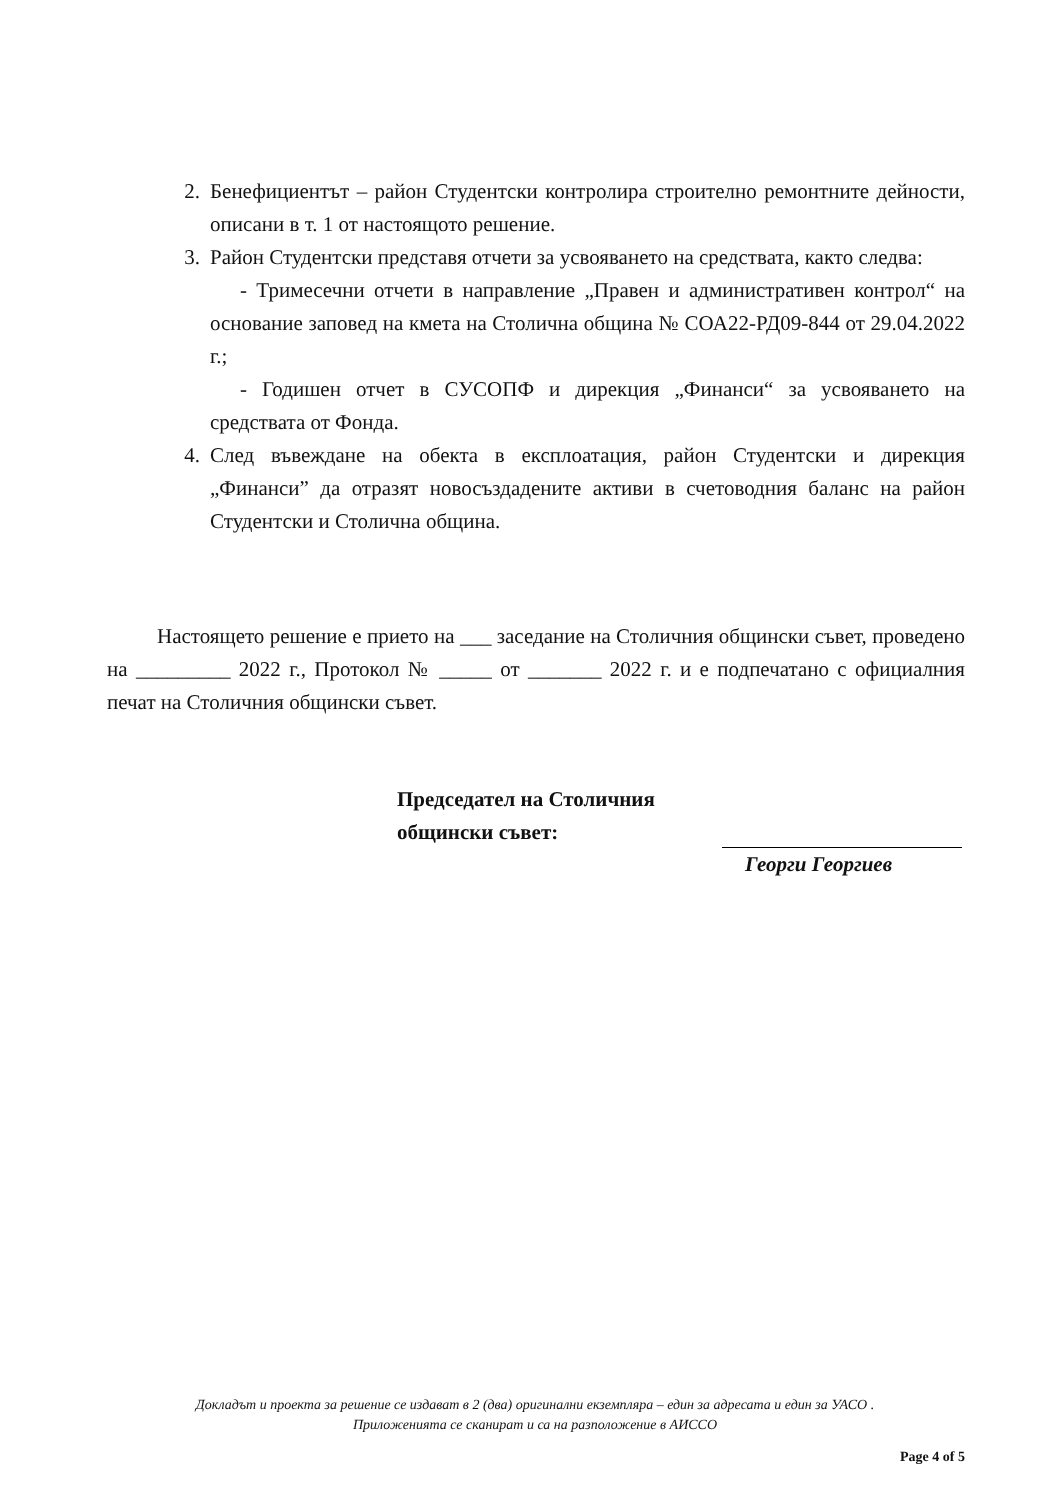2. Бенефициентът – район Студентски контролира строително ремонтните дейности, описани в т. 1 от настоящото решение.
3. Район Студентски представя отчети за усвояването на средствата, както следва:
- Тримесечни отчети в направление „Правен и административен контрол“ на основание заповед на кмета на Столична община № СОА22-РД09-844 от 29.04.2022 г.;
- Годишен отчет в СУСОПФ и дирекция „Финанси“ за усвояването на средствата от Фонда.
4. След въвеждане на обекта в експлоатация, район Студентски и дирекция „Финанси” да отразят новосъздадените активи в счетоводния баланс на район Студентски и Столична община.
Настоящето решение е прието на ___ заседание на Столичния общински съвет, проведено на _________ 2022 г., Протокол № _____ от _______ 2022 г. и е подпечатано с официалния печат на Столичния общински съвет.
Председател на Столичния
общински съвет:
Георги Георгиев
Докладът и проекта за решение се издават в 2 (два) оригинални екземпляра – един за адресата и един за УАСО .
Приложенията се сканират и са на разположение в АИССО
Page 4 of 5